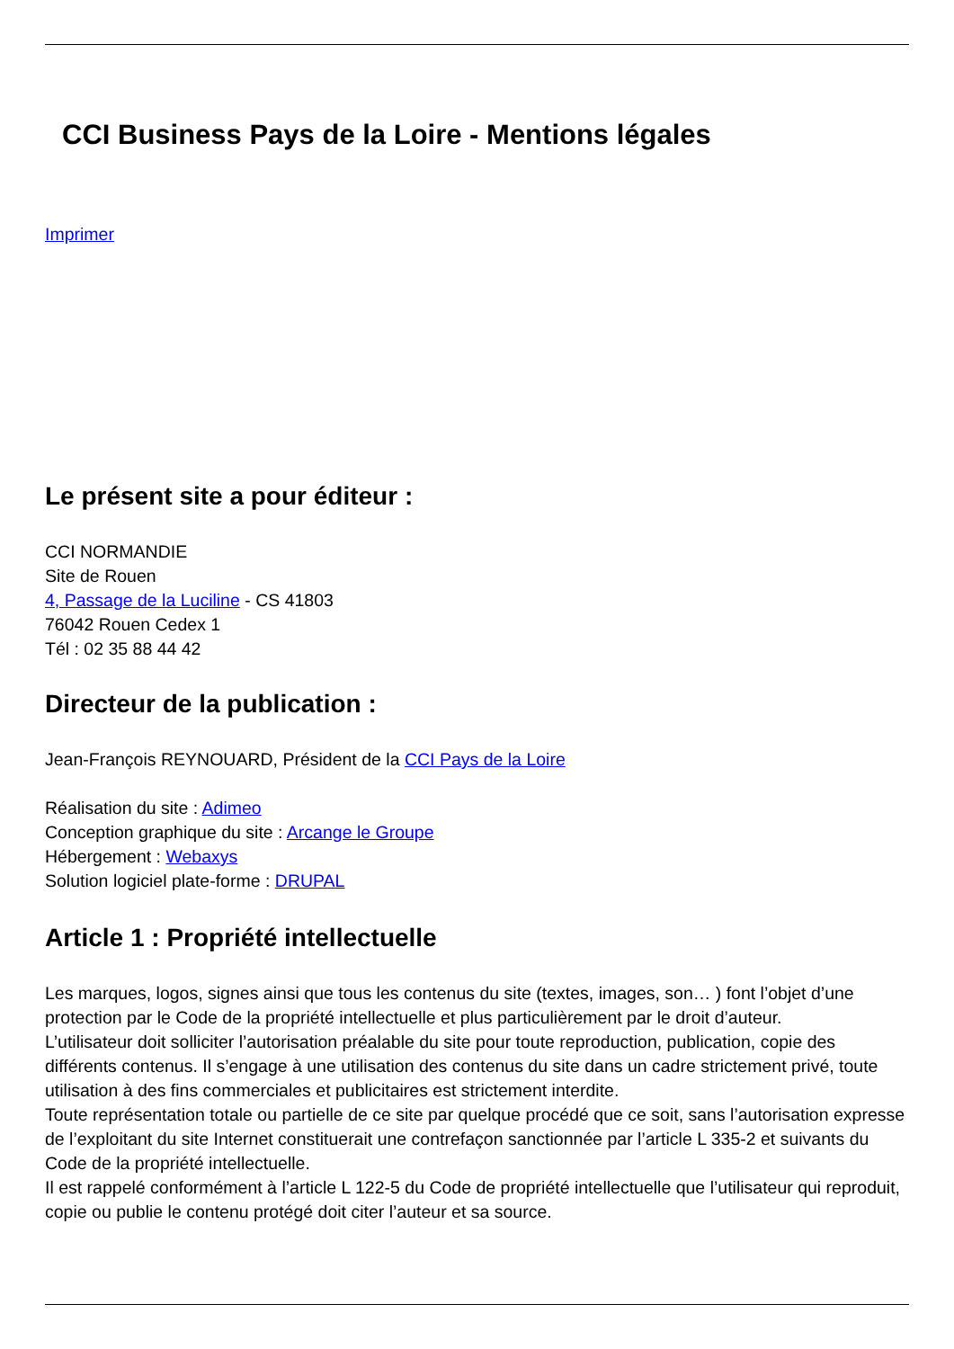CCI Business Pays de la Loire - Mentions légales
Imprimer
Le présent site a pour éditeur :
CCI NORMANDIE
Site de Rouen
4, Passage de la Luciline - CS 41803
76042 Rouen Cedex 1
Tél : 02 35 88 44 42
Directeur de la publication :
Jean-François REYNOUARD, Président de la CCI Pays de la Loire
Réalisation du site : Adimeo
Conception graphique du site : Arcange le Groupe
Hébergement : Webaxys
Solution logiciel plate-forme : DRUPAL
Article 1 : Propriété intellectuelle
Les marques, logos, signes ainsi que tous les contenus du site (textes, images, son… ) font l’objet d’une protection par le Code de la propriété intellectuelle et plus particulièrement par le droit d’auteur.
L’utilisateur doit solliciter l’autorisation préalable du site pour toute reproduction, publication, copie des différents contenus. Il s’engage à une utilisation des contenus du site dans un cadre strictement privé, toute utilisation à des fins commerciales et publicitaires est strictement interdite.
Toute représentation totale ou partielle de ce site par quelque procédé que ce soit, sans l’autorisation expresse de l’exploitant du site Internet constituerait une contrefaçon sanctionnée par l’article L 335-2 et suivants du Code de la propriété intellectuelle.
Il est rappelé conformément à l’article L 122-5 du Code de propriété intellectuelle que l’utilisateur qui reproduit, copie ou publie le contenu protégé doit citer l’auteur et sa source.